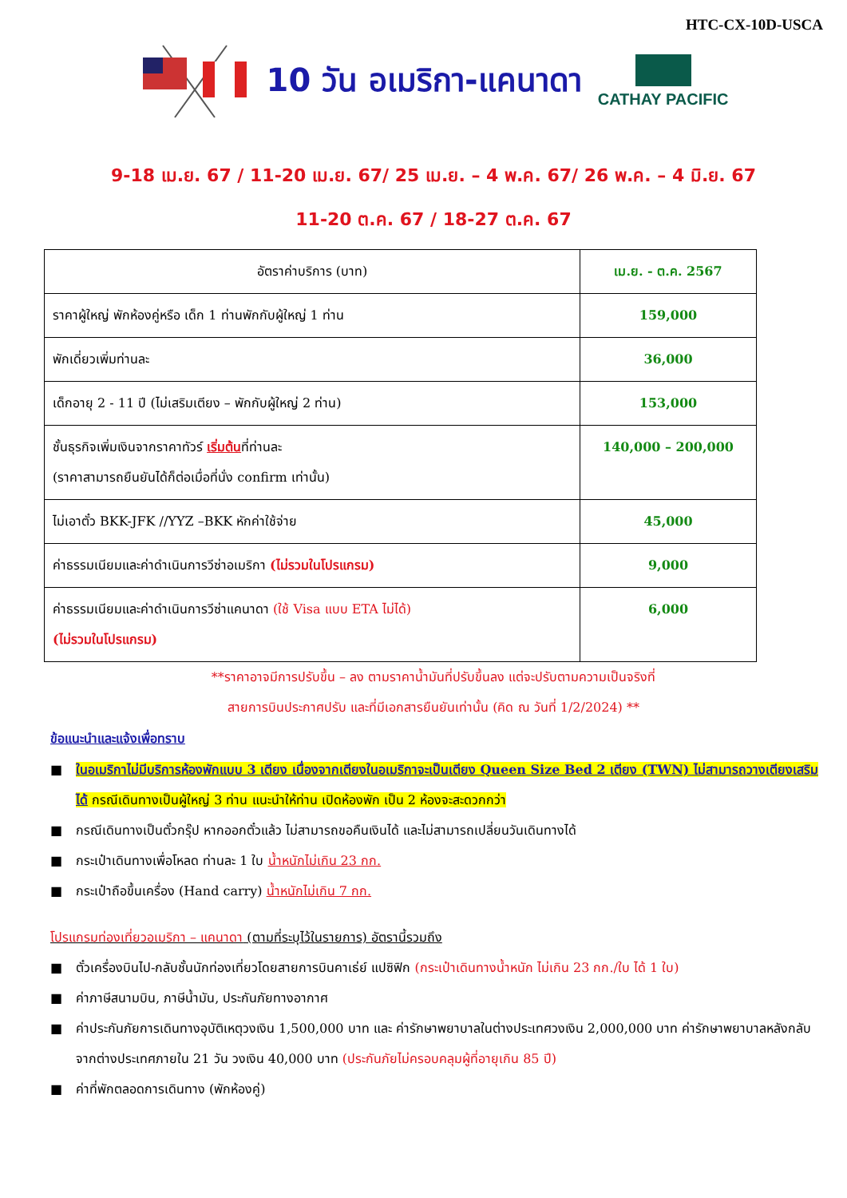HTC-CX-10D-USCA
10 วัน อเมริกา-แคนาดา
CATHAY PACIFIC
9-18 เม.ย. 67 / 11-20 เม.ย. 67/ 25 เม.ย. – 4 พ.ค. 67/ 26 พ.ค. – 4 มิ.ย. 67
11-20 ต.ค. 67 / 18-27 ต.ค. 67
| อัตราค่าบริการ (บาท) | เม.ย. - ต.ค. 2567 |
| ราคาผู้ใหญ่ พักห้องคู่หรือ เด็ก 1 ท่านพักกับผู้ใหญ่ 1 ท่าน | 159,000 |
| พักเดี่ยวเพิ่มท่านละ | 36,000 |
| เด็กอายุ 2 - 11 ปี (ไม่เสริมเตียง – พักกับผู้ใหญ่ 2 ท่าน) | 153,000 |
| ชั้นธุรกิจเพิ่มเงินจากราคาทัวร์ เริ่มต้น ที่ท่านละ (ราคาสามารถยืนยันได้ก็ต่อเมื่อที่นั่ง confirm เท่านั้น) | 140,000 – 200,000 |
| ไม่เอาตั๋ว BKK-JFK //YYZ –BKK หักค่าใช้จ่าย | 45,000 |
| ค่าธรรมเนียมและค่าดำเนินการวีซ่าอเมริกา (ไม่รวมในโปรแกรม) | 9,000 |
| ค่าธรรมเนียมและค่าดำเนินการวีซ่าแคนาดา (ใช้ Visa แบบ ETA ไม่ได้) (ไม่รวมในโปรแกรม) | 6,000 |
**ราคาอาจมีการปรับขึ้น – ลง ตามราคาน้ำมันที่ปรับขึ้นลง แต่จะปรับตามความเป็นจริงที่
สายการบินประกาศปรับ และที่มีเอกสารยืนยันเท่านั้น (คิด ณ วันที่ 1/2/2024) **
ข้อแนะนำและแจ้งเพื่อทราบ
■ ในอเมริกาไม่มีบริการห้องพักแบบ 3 เตียง เนื่องจากเตียงในอเมริกาจะเป็นเตียง Queen Size Bed 2 เตียง (TWN) ไม่สามารถวางเตียงเสริมได้ กรณีเดินทางเป็นผู้ใหญ่ 3 ท่าน แนะนำให้ท่าน เปิดห้องพัก เป็น 2 ห้องจะสะดวกกว่า
■ กรณีเดินทางเป็นตั๋วกรุ๊ป หากออกตั๋วแล้ว ไม่สามารถขอคืนเงินได้ และไม่สามารถเปลี่ยนวันเดินทางได้
■ กระเป๋าเดินทางเพื่อโหลด ท่านละ 1 ใบ น้ำหนักไม่เกิน 23 กก.
■ กระเป๋าถือขึ้นเครื่อง (Hand carry) น้ำหนักไม่เกิน 7 กก.
โปรแกรมท่องเที่ยวอเมริกา – แคนาดา (ตามที่ระบุไว้ในรายการ) อัตรานี้รวมถึง
■ ตั๋วเครื่องบินไป-กลับชั้นนักท่องเที่ยวโดยสายการบินคาเธ่ย์ แปซิฟิก (กระเป๋าเดินทางน้ำหนัก ไม่เกิน 23 กก./ใบ ได้ 1 ใบ)
■ ค่าภาษีสนามบิน, ภาษีน้ำมัน, ประกันภัยทางอากาศ
■ ค่าประกันภัยการเดินทางอุบัติเหตุวงเงิน 1,500,000 บาท และ ค่ารักษาพยาบาลในต่างประเทศวงเงิน 2,000,000 บาท ค่ารักษาพยาบาลหลังกลับจากต่างประเทศภายใน 21 วัน วงเงิน 40,000 บาท (ประกันภัยไม่ครอบคลุมผู้ที่อายุเกิน 85 ปี)
■ ค่าที่พักตลอดการเดินทาง (พักห้องคู่)